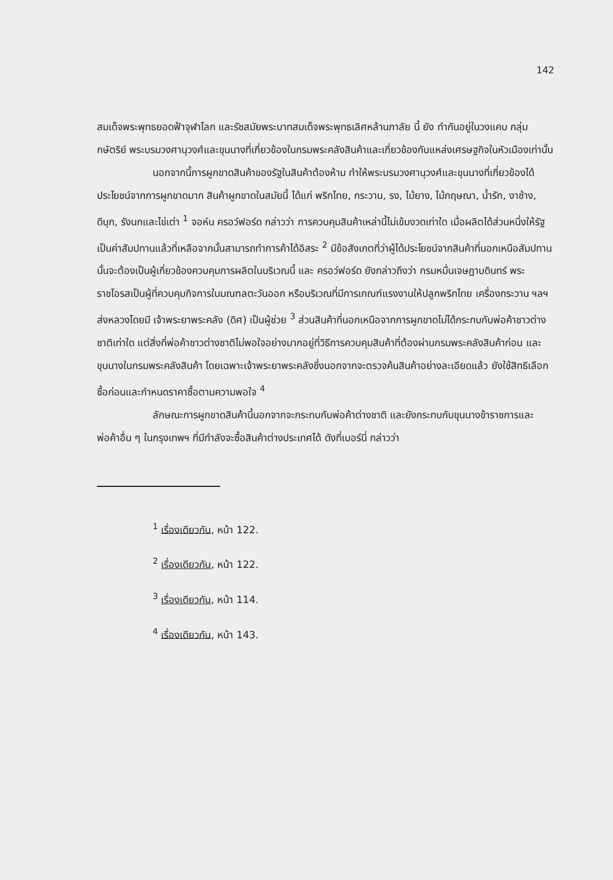142
สมเด็จพระพุทธยอดฟ้าจุฬาโลก และรัชสมัยพระบาทสมเด็จพระพุทธเลิศหล้านภาลัย นี้ ยัง ทำกันอยู่ในวงแคบ กลุ่มกษัตริย์ พระบรมวงศานุวงศ์และขุนนางที่เกี่ยวข้องในกรมพระคลังสินค้าและเกี่ยวข้องกับแหล่งเศรษฐกิจในหัวเมืองเท่านั้น
นอกจากนี้การผูกขาดสินค้าของรัฐในสินค้าต้องห้าม ทำให้พระบรมวงศานุวงศ์และขุนนางที่เกี่ยวข้องได้ประโยชน์จากการผูกขาดมาก สินค้าผูกขาดในสมัยนี้ ได้แก่ พริกไทย, กระวาน, รง, ไม้ยาง, ไม้กฤษณา, น้ำรัก, งาช้าง, ดีบุก, รังนกและไข่เต่า <sup>1</sup> จอห์น ครอว์ฟอร์ด กล่าวว่า การควบคุมสินค้าเหล่านี้ไม่เข้มงวดเท่าใด เมื่อผลิตได้ส่วนหนึ่งให้รัฐเป็นค่าสัมปทานแล้วที่เหลือจากนั้นสามารถทำการค้าได้อิสระ <sup>2</sup> มีข้อสังเกตที่ว่าผู้ได้ประโยชน์จากสินค้าที่นอกเหนือสัมปทานนั้นจะต้องเป็นผู้เกี่ยวข้องควบคุมการผลิตในบริเวณนี้ และ ครอว์ฟอร์ด ยังกล่าวถึงว่า กรมหมื่นเจษฎาบดินทร์ พระราชโอรสเป็นผู้ที่ควบคุมกิจการในมณฑลตะวันออก หรือบริเวณที่มีการเกณฑ์แรงงานให้ปลูกพริกไทย เครื่องกระวาน ฯลฯ ส่งหลวงโดยมี เจ้าพระยาพระคลัง (ดิศ) เป็นผู้ช่วย <sup>3</sup> ส่วนสินค้าที่นอกเหนือจากการผูกขาดไม่ได้กระทบกับพ่อค้าชาวต่างชาติเท่าใด แต่สิ่งที่พ่อค้าชาวต่างชาติไม่พอใจอย่างมากอยู่ที่วิธีการควบคุมสินค้าที่ต้องผ่านกรมพระคลังสินค้าก่อน และขุนนางในกรมพระคลังสินค้า โดยเฉพาะเจ้าพระยาพระคลังซึ่งนอกจากจะตรวจค้นสินค้าอย่างละเอียดแล้ว ยังใช้สิทธิเลือกซื้อก่อนและกำหนดราคาซื้อตามความพอใจ <sup>4</sup>
ลักษณะการผูกขาดสินค้านี้นอกจากจะกระทบกับพ่อค้าต่างชาติ และยังกระทบกับขุนนางข้าราชการและพ่อค้าอื่น ๆ ในกรุงเทพฯ ที่มีกำลังจะซื้อสินค้าต่างประเทศได้ ดังที่เบอร์นี่ กล่าวว่า
<sup>1</sup> เรื่องเดียวกัน, หน้า 122.
<sup>2</sup> เรื่องเดียวกัน, หน้า 122.
<sup>3</sup> เรื่องเดียวกัน, หน้า 114.
<sup>4</sup> เรื่องเดียวกัน, หน้า 143.